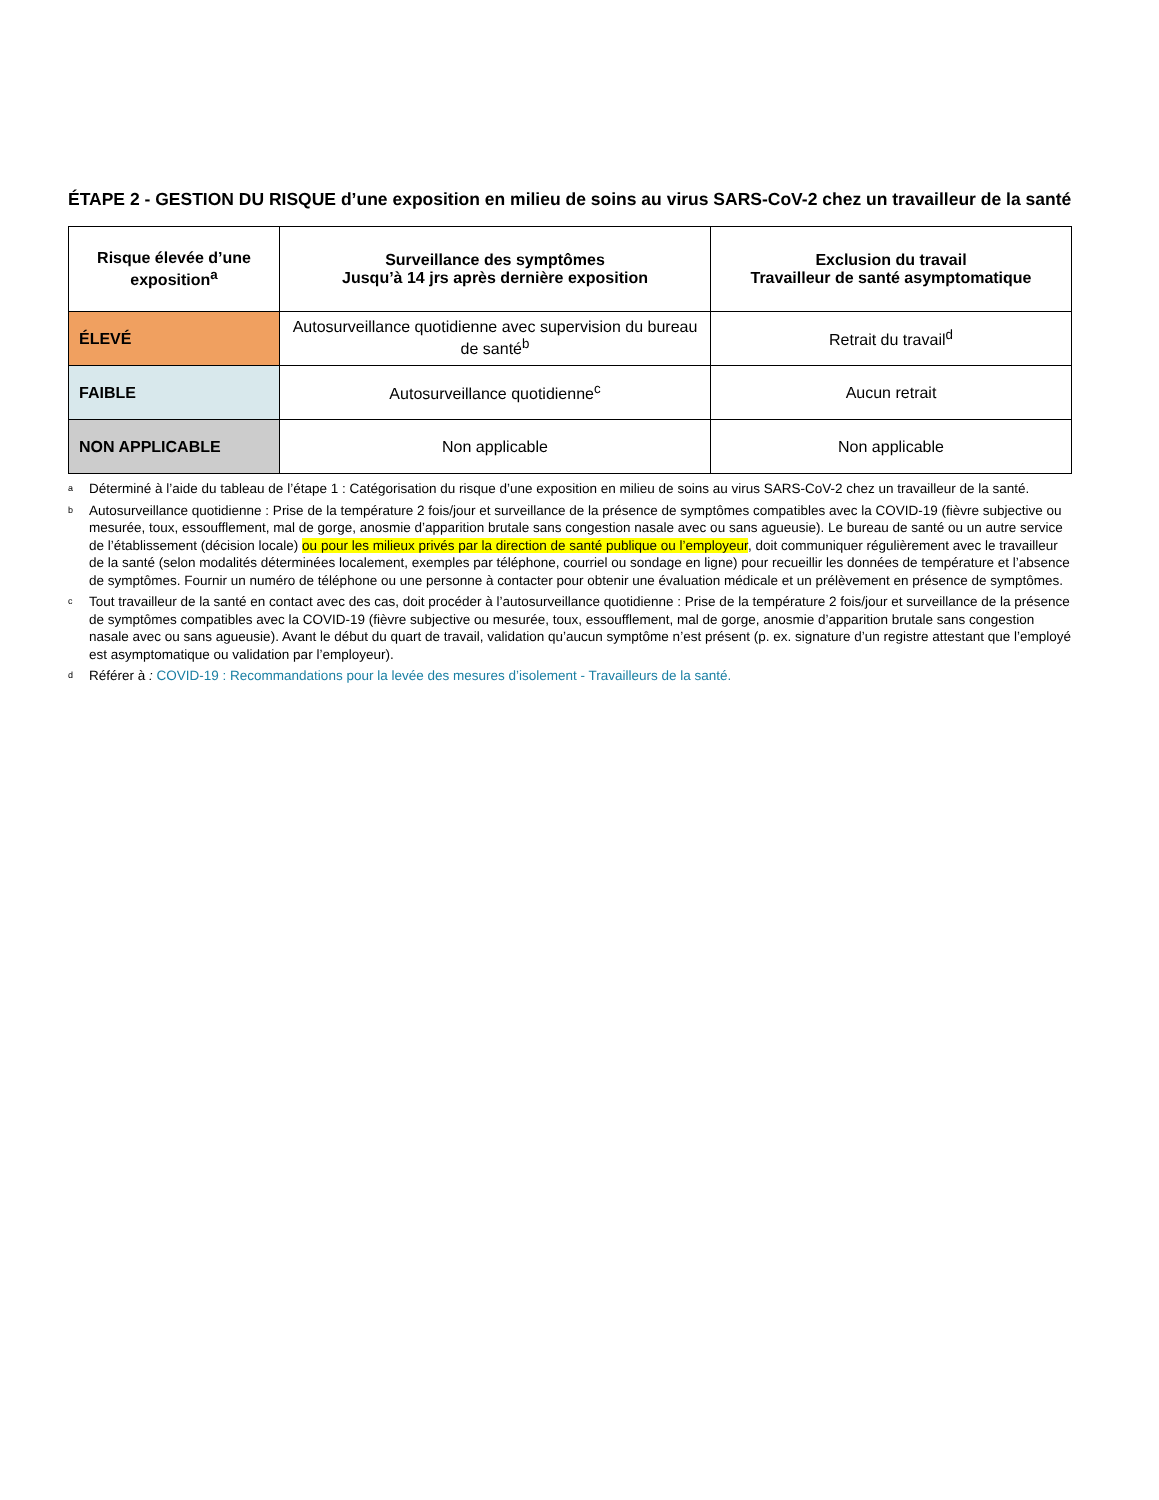ÉTAPE 2 - GESTION DU RISQUE d’une exposition en milieu de soins au virus SARS-CoV-2 chez un travailleur de la santé
| Risque élevée d’une exposition<sup>a</sup> | Surveillance des symptômes Jusqu’à 14 jrs après dernière exposition | Exclusion du travail Travailleur de santé asymptomatique |
| --- | --- | --- |
| ÉLEVÉ | Autosurveillance quotidienne avec supervision du bureau de santé<sup>b</sup> | Retrait du travail<sup>d</sup> |
| FAIBLE | Autosurveillance quotidienne<sup>c</sup> | Aucun retrait |
| NON APPLICABLE | Non applicable | Non applicable |
<sup>a</sup> Déterminé à l’aide du tableau de l’étape 1 : Catégorisation du risque d’une exposition en milieu de soins au virus SARS-CoV-2 chez un travailleur de la santé.
<sup>b</sup> Autosurveillance quotidienne : Prise de la température 2 fois/jour et surveillance de la présence de symptômes compatibles avec la COVID-19 (fièvre subjective ou mesurée, toux, essoufflement, mal de gorge, anosmie d’apparition brutale sans congestion nasale avec ou sans agueusie). Le bureau de santé ou un autre service de l’établissement (décision locale) ou pour les milieux privés par la direction de santé publique ou l’employeur, doit communiquer régulièrement avec le travailleur de la santé (selon modalités déterminées localement, exemples par téléphone, courriel ou sondage en ligne) pour recueillir les données de température et l’absence de symptômes. Fournir un numéro de téléphone ou une personne à contacter pour obtenir une évaluation médicale et un prélèvement en présence de symptômes.
<sup>c</sup> Tout travailleur de la santé en contact avec des cas, doit procéder à l’autosurveillance quotidienne : Prise de la température 2 fois/jour et surveillance de la présence de symptômes compatibles avec la COVID-19 (fièvre subjective ou mesurée, toux, essoufflement, mal de gorge, anosmie d’apparition brutale sans congestion nasale avec ou sans agueusie). Avant le début du quart de travail, validation qu’aucun symptôme n’est présent (p. ex. signature d’un registre attestant que l’employé est asymptomatique ou validation par l’employeur).
<sup>d</sup> Référer à : COVID-19 : Recommandations pour la levée des mesures d’isolement - Travailleurs de la santé.